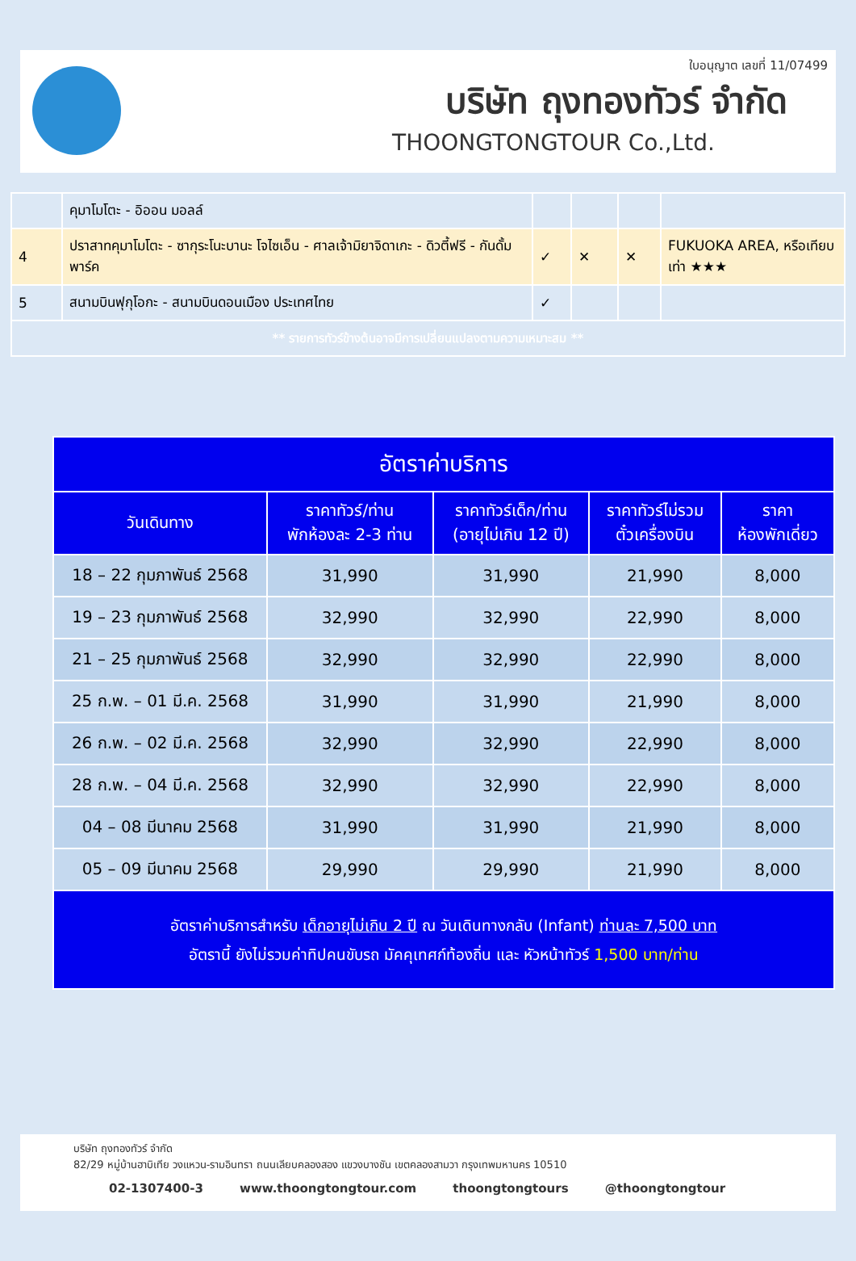ใบอนุญาต เลขที่ 11/07499
บริษัท ถุงทองทัวร์ จำกัด
THOONGTONGTOUR Co.,Ltd.
| | คุมาโมโตะ - อิออน มอลล์ | | | | |
| 4 | ปราสาทคุมาโมโตะ - ซากุระโนะบานะ โจไซเอ็น - ศาลเจ้ามิยาจิดาเกะ - ดิวตี้ฟรี - กันดั้มพาร์ค | ✓ | ✕ | ✕ | FUKUOKA AREA, หรือเทียบเท่า ★★★ |
| 5 | สนามบินฟุกุโอกะ - สนามบินดอนเมือง ประเทศไทย | ✓ | | | |
| ** รายการทัวร์ข้างต้นอาจมีการเปลี่ยนแปลงตามความเหมาะสม ** | | | | | |
| อัตราค่าบริการ | | | | |
| --- | --- | --- | --- | --- |
| วันเดินทาง | ราคาทัวร์/ท่าน พักห้องละ 2-3 ท่าน | ราคาทัวร์เด็ก/ท่าน (อายุไม่เกิน 12 ปี) | ราคาทัวร์ไม่รวม ตั๋วเครื่องบิน | ราคา ห้องพักเดี่ยว |
| 18 – 22 กุมภาพันธ์ 2568 | 31,990 | 31,990 | 21,990 | 8,000 |
| 19 – 23 กุมภาพันธ์ 2568 | 32,990 | 32,990 | 22,990 | 8,000 |
| 21 – 25 กุมภาพันธ์ 2568 | 32,990 | 32,990 | 22,990 | 8,000 |
| 25 ก.พ. – 01 มี.ค. 2568 | 31,990 | 31,990 | 21,990 | 8,000 |
| 26 ก.พ. – 02 มี.ค. 2568 | 32,990 | 32,990 | 22,990 | 8,000 |
| 28 ก.พ. – 04 มี.ค. 2568 | 32,990 | 32,990 | 22,990 | 8,000 |
| 04 – 08 มีนาคม 2568 | 31,990 | 31,990 | 21,990 | 8,000 |
| 05 – 09 มีนาคม 2568 | 29,990 | 29,990 | 21,990 | 8,000 |
| อัตราค่าบริการสำหรับ เด็กอายุไม่เกิน 2 ปี ณ วันเดินทางกลับ (Infant) ท่านละ 7,500 บาท อัตรานี้ ยังไม่รวมค่าทิปคนขับรถ มัคคุเทศก์ท้องถิ่น และ หัวหน้าทัวร์ 1,500 บาท/ท่าน | | | | |
บริษัท ถุงทองทัวร์ จำกัด
82/29 หมู่บ้านฮาบิเทีย วงแหวน-รามอินทรา ถนนเลียบคลองสอง แขวงบางชัน เขตคลองสามวา กรุงเทพมหานคร 10510
02-1307400-3 www.thoongtongtour.com thoongtongtours @thoongtongtour